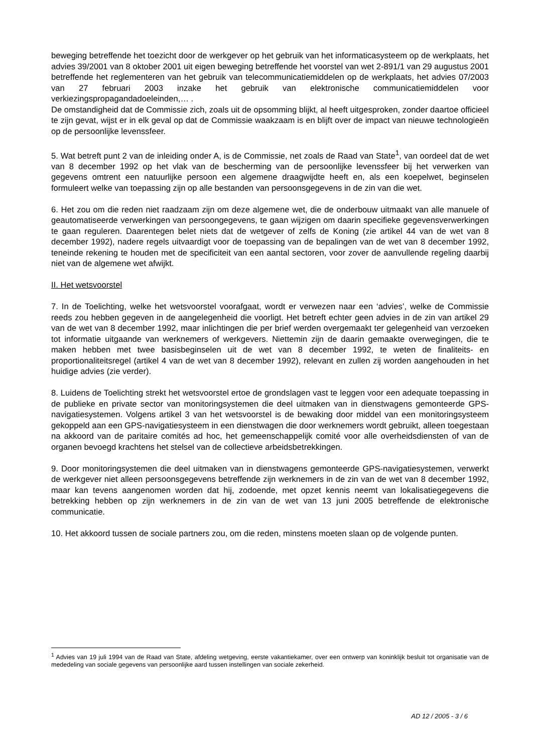beweging betreffende het toezicht door de werkgever op het gebruik van het informaticasysteem op de werkplaats, het advies 39/2001 van 8 oktober 2001 uit eigen beweging betreffende het voorstel van wet 2-891/1 van 29 augustus 2001 betreffende het reglementeren van het gebruik van telecommunicatiemiddelen op de werkplaats, het advies 07/2003 van 27 februari 2003 inzake het gebruik van elektronische communicatiemiddelen voor verkiezingspropagandadoeleinden,… .
De omstandigheid dat de Commissie zich, zoals uit de opsomming blijkt, al heeft uitgesproken, zonder daartoe officieel te zijn gevat, wijst er in elk geval op dat de Commissie waakzaam is en blijft over de impact van nieuwe technologieën op de persoonlijke levenssfeer.
5. Wat betreft punt 2 van de inleiding onder A, is de Commissie, net zoals de Raad van State<sup>1</sup>, van oordeel dat de wet van 8 december 1992 op het vlak van de bescherming van de persoonlijke levenssfeer bij het verwerken van gegevens omtrent een natuurlijke persoon een algemene draagwijdte heeft en, als een koepelwet, beginselen formuleert welke van toepassing zijn op alle bestanden van persoonsgegevens in de zin van die wet.
6. Het zou om die reden niet raadzaam zijn om deze algemene wet, die de onderbouw uitmaakt van alle manuele of geautomatiseerde verwerkingen van persoongegevens, te gaan wijzigen om daarin specifieke gegevensverwerkingen te gaan reguleren. Daarentegen belet niets dat de wetgever of zelfs de Koning (zie artikel 44 van de wet van 8 december 1992), nadere regels uitvaardigt voor de toepassing van de bepalingen van de wet van 8 december 1992, teneinde rekening te houden met de specificiteit van een aantal sectoren, voor zover de aanvullende regeling daarbij niet van de algemene wet afwijkt.
II. Het wetsvoorstel
7. In de Toelichting, welke het wetsvoorstel voorafgaat, wordt er verwezen naar een ‘advies’, welke de Commissie reeds zou hebben gegeven in de aangelegenheid die voorligt. Het betreft echter geen advies in de zin van artikel 29 van de wet van 8 december 1992, maar inlichtingen die per brief werden overgemaakt ter gelegenheid van verzoeken tot informatie uitgaande van werknemers of werkgevers. Niettemin zijn de daarin gemaakte overwegingen, die te maken hebben met twee basisbeginselen uit de wet van 8 december 1992, te weten de finaliteits- en proportionaliteitsregel (artikel 4 van de wet van 8 december 1992), relevant en zullen zij worden aangehouden in het huidige advies (zie verder).
8. Luidens de Toelichting strekt het wetsvoorstel ertoe de grondslagen vast te leggen voor een adequate toepassing in de publieke en private sector van monitoringsystemen die deel uitmaken van in dienstwagens gemonteerde GPS-navigatiesystemen. Volgens artikel 3 van het wetsvoorstel is de bewaking door middel van een monitoringsysteem gekoppeld aan een GPS-navigatiesysteem in een dienstwagen die door werknemers wordt gebruikt, alleen toegestaan na akkoord van de paritaire comités ad hoc, het gemeenschappelijk comité voor alle overheidsdiensten of van de organen bevoegd krachtens het stelsel van de collectieve arbeidsbetrekkingen.
9. Door monitoringsystemen die deel uitmaken van in dienstwagens gemonteerde GPS-navigatiesystemen, verwerkt de werkgever niet alleen persoonsgegevens betreffende zijn werknemers in de zin van de wet van 8 december 1992, maar kan tevens aangenomen worden dat hij, zodoende, met opzet kennis neemt van lokalisatiegegevens die betrekking hebben op zijn werknemers in de zin van de wet van 13 juni 2005 betreffende de elektronische communicatie.
10. Het akkoord tussen de sociale partners zou, om die reden, minstens moeten slaan op de volgende punten.
<sup>1</sup> Advies van 19 juli 1994 van de Raad van State, afdeling wetgeving, eerste vakantiekamer, over een ontwerp van koninklijk besluit tot organisatie van de mededeling van sociale gegevens van persoonlijke aard tussen instellingen van sociale zekerheid.
AD 12 / 2005 - 3 / 6